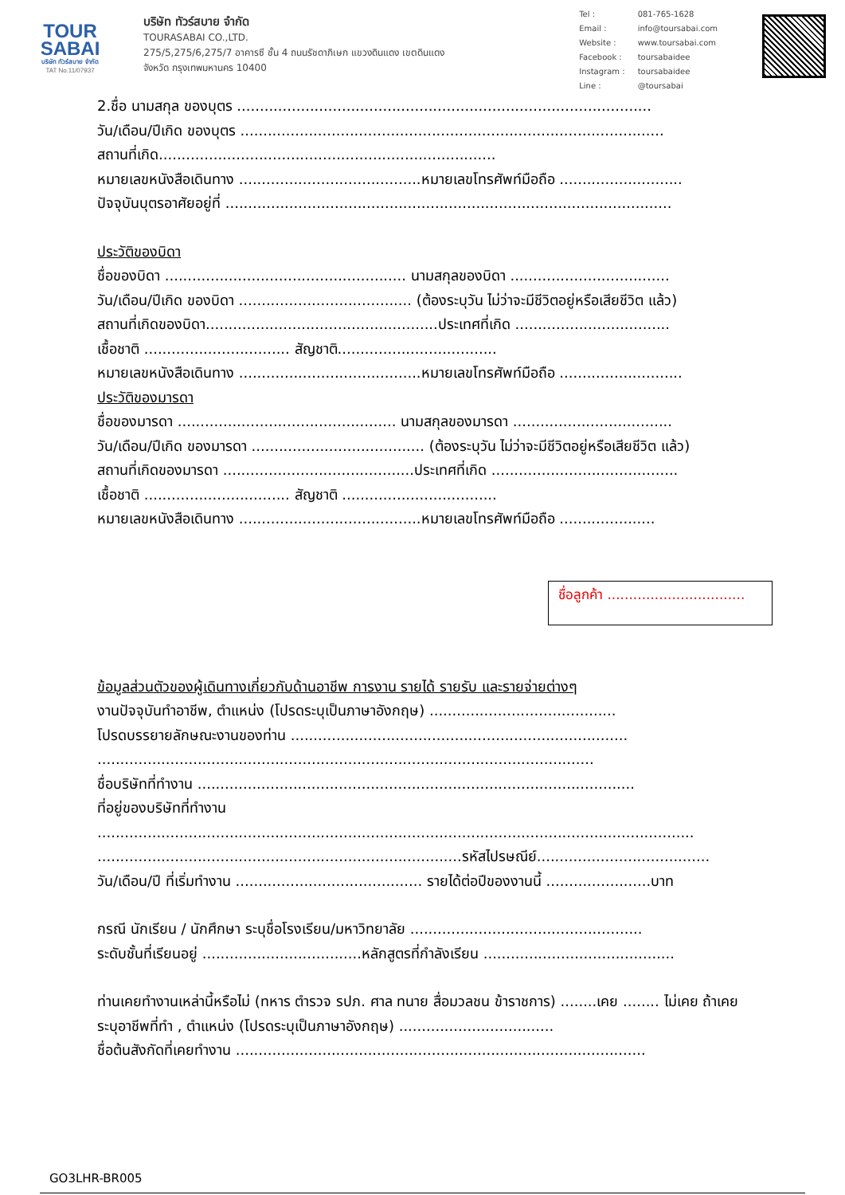TOUR
SABAI
บริษัท ทัวร์สบาย จำกัด
TAT No.11/07937
บริษัท ทัวร์สบาย จำกัด
TOURASABAI CO.,LTD.
275/5,275/6,275/7 อาคารซี ชั้น 4 ถนนรัชดาภิเษก แขวงดินแดง เขตดินแดง
จังหวัด กรุงเทพมหานคร 10400
| Tel : | 081-765-1628 |
| Email : | info@toursabai.com |
| Website : | www.toursabai.com |
| Facebook : | toursabaidee |
| Instagram : | toursabaidee |
| Line : | @toursabai |
2.ชื่อ นามสกุล ของบุตร ...........................................................................................
วัน/เดือน/ปีเกิด ของบุตร .............................................................................................
สถานที่เกิด..........................................................................
หมายเลขหนังสือเดินทาง ........................................หมายเลขโทรศัพท์มือถือ ...........................
ปัจจุบันบุตรอาศัยอยู่ที่ ..................................................................................................
ประวัติของบิดา
ชื่อของบิดา ..................................................... นามสกุลของบิดา ...................................
วัน/เดือน/ปีเกิด ของบิดา ...................................... (ต้องระบุวัน ไม่ว่าจะมีชีวิตอยู่หรือเสียชีวิต แล้ว)
สถานที่เกิดของบิดา...................................................ประเทศที่เกิด ..................................
เชื้อชาติ ................................ สัญชาติ...................................
หมายเลขหนังสือเดินทาง ........................................หมายเลขโทรศัพท์มือถือ ...........................
ประวัติของมารดา
ชื่อของมารดา ................................................ นามสกุลของมารดา ...................................
วัน/เดือน/ปีเกิด ของมารดา ...................................... (ต้องระบุวัน ไม่ว่าจะมีชีวิตอยู่หรือเสียชีวิต แล้ว)
สถานที่เกิดของมารดา ..........................................ประเทศที่เกิด .........................................
เชื้อชาติ ................................ สัญชาติ ..................................
หมายเลขหนังสือเดินทาง ........................................หมายเลขโทรศัพท์มือถือ .....................
ชื่อลูกค้า ................................
ข้อมูลส่วนตัวของผู้เดินทางเกี่ยวกับด้านอาชีพ การงาน รายได้ รายรับ และรายจ่ายต่างๆ
งานปัจจุบันทำอาชีพ, ตำแหน่ง (โปรดระบุเป็นภาษาอังกฤษ) .........................................
โปรดบรรยายลักษณะงานของท่าน ..........................................................................
.............................................................................................................
ชื่อบริษัทที่ทำงาน ................................................................................................
ที่อยู่ของบริษัทที่ทำงาน
...................................................................................................................................
................................................................................รหัสไปรษณีย์......................................
วัน/เดือน/ปี ที่เริ่มทำงาน ......................................... รายได้ต่อปีของงานนี้ .......................บาท
กรณี นักเรียน / นักศึกษา ระบุชื่อโรงเรียน/มหาวิทยาลัย ...................................................
ระดับชั้นที่เรียนอยู่ ...................................หลักสูตรที่กำลังเรียน ..........................................
ท่านเคยทำงานเหล่านี้หรือไม่ (ทหาร ตำรวจ รปภ. ศาล ทนาย สื่อมวลชน ข้าราชการ) ........เคย ........ ไม่เคย ถ้าเคย ระบุอาชีพที่ทำ , ตำแหน่ง (โปรดระบุเป็นภาษาอังกฤษ) ..................................
ชื่อต้นสังกัดที่เคยทำงาน ..........................................................................................
GO3LHR-BR005